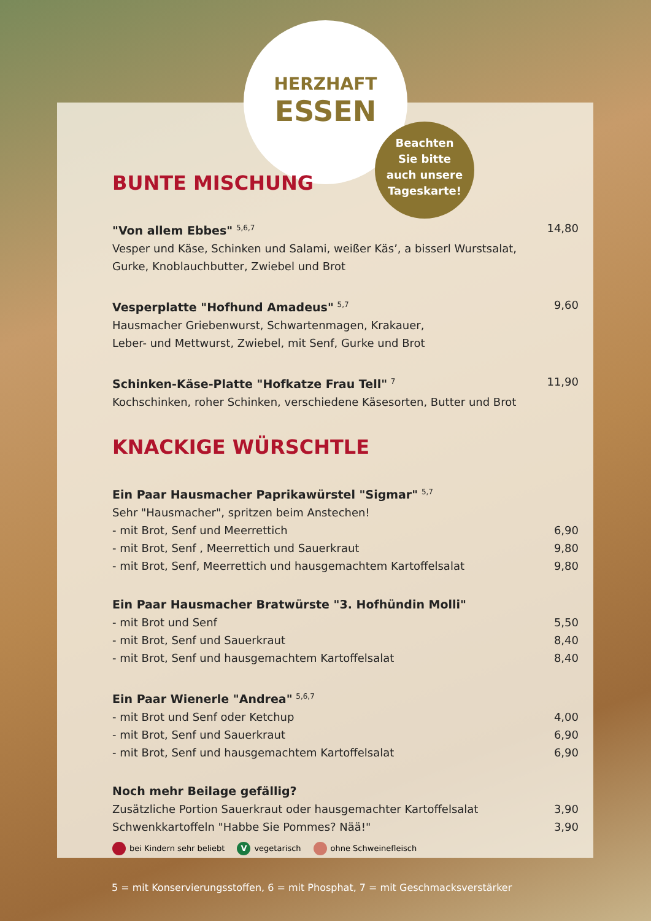Beachten
Sie bitte
auch unsere
Tageskarte!
HERZHAFT
ESSEN
BUNTE MISCHUNG
"Von allem Ebbes" <sup>5,6,7</sup> 14,80
Vesper und Käse, Schinken und Salami, weißer Käs’, a bisserl Wurstsalat,
Gurke, Knoblauchbutter, Zwiebel und Brot
Vesperplatte "Hofhund Amadeus" <sup>5,7</sup> 9,60
Hausmacher Griebenwurst, Schwartenmagen, Krakauer,
Leber- und Mettwurst, Zwiebel, mit Senf, Gurke und Brot
Schinken-Käse-Platte "Hofkatze Frau Tell" <sup>7</sup> 11,90
Kochschinken, roher Schinken, verschiedene Käsesorten, Butter und Brot
KNACKIGE WÜRSCHTLE
Ein Paar Hausmacher Paprikawürstel "Sigmar" <sup>5,7</sup>
Sehr "Hausmacher", spritzen beim Anstechen!
- mit Brot, Senf und Meerrettich 6,90
- mit Brot, Senf , Meerrettich und Sauerkraut 9,80
- mit Brot, Senf, Meerrettich und hausgemachtem Kartoffelsalat 9,80
Ein Paar Hausmacher Bratwürste "3. Hofhündin Molli"
- mit Brot und Senf 5,50
- mit Brot, Senf und Sauerkraut 8,40
- mit Brot, Senf und hausgemachtem Kartoffelsalat 8,40
Ein Paar Wienerle "Andrea" <sup>5,6,7</sup>
- mit Brot und Senf oder Ketchup 4,00
- mit Brot, Senf und Sauerkraut 6,90
- mit Brot, Senf und hausgemachtem Kartoffelsalat 6,90
Noch mehr Beilage gefällig?
Zusätzliche Portion Sauerkraut oder hausgemachter Kartoffelsalat 3,90
Schwenkkartoffeln "Habbe Sie Pommes? Nää!" 3,90
bei Kindern sehr beliebt V vegetarisch ohne Schweinefleisch
5 = mit Konservierungsstoffen, 6 = mit Phosphat, 7 = mit Geschmacksverstärker